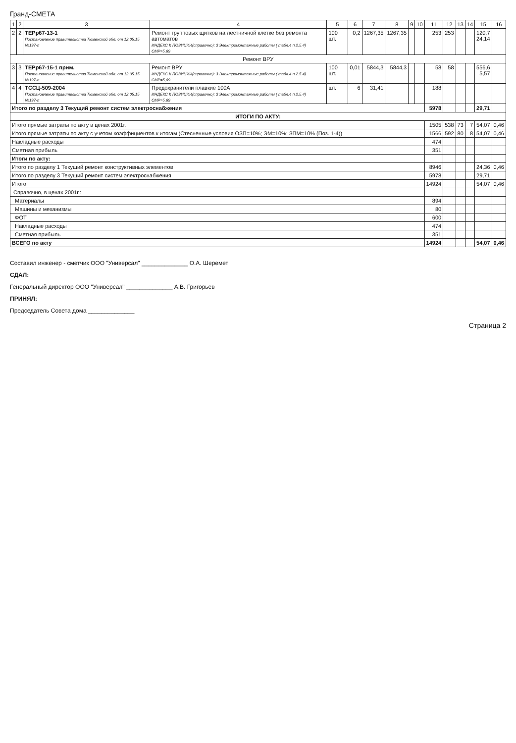Гранд-СМЕТА
| 1 | 2 | 3 | 4 | 5 | 6 | 7 | 8 | 9 | 10 | 11 | 12 | 13 | 14 | 15 | 16 |
| --- | --- | --- | --- | --- | --- | --- | --- | --- | --- | --- | --- | --- | --- | --- | --- |
| 2 | 2 | ТЕРр67-13-1 Постановление правительства Тюменской обл. от 12.05.15 №197-п | Ремонт групповых щитков на лестничной клетке без ремонта автоматов ИНДЕКС К ПОЗИЦИИ(справочно): 3 Электромонтажные работы ( табл.4 п.2.5.4) СМР=5,69 | 100 шт. | 0,2 | 1267,35 | 1267,35 | | | 253 | 253 | | | 120,7 24,14 | |
| Ремонт ВРУ | | | | | | | | | | | | | | | |
| 3 | 3 | ТЕРр67-15-1 прим. Постановление правительства Тюменской обл. от 12.05.15 №197-п | Ремонт ВРУ ИНДЕКС К ПОЗИЦИИ(справочно): 3 Электромонтажные работы ( табл.4 п.2.5.4) СМР=5,69 | 100 шт. | 0,01 | 5844,3 | 5844,3 | | | 58 | 58 | | | 556,6 5,57 | |
| 4 | 4 | ТССЦ-509-2004 Постановление правительства Тюменской обл. от 12.05.15 №197-п | Предохранители плавкие 100А ИНДЕКС К ПОЗИЦИИ(справочно): 3 Электромонтажные работы ( табл.4 п.2.5.4) СМР=5,69 | шт. | 6 | 31,41 | | | | 188 | | | | | |
| Итого по разделу 3 Текущий ремонт систем электроснабжения | | | | | | | | | | 5978 | | | | 29,71 | |
| ИТОГИ ПО АКТУ: | | | | | | | | | | | | | | | |
| Итого прямые затраты по акту в ценах 2001г. | | | | | | | | | | 1505 | 538 | 73 | 7 | 54,07 | 0,46 |
| Итого прямые затраты по акту с учетом коэффициентов к итогам (Стесненные условия ОЗП=10%; ЭМ=10%; ЗПМ=10% (Поз. 1-4)) | | | | | | | | | | 1566 | 592 | 80 | 8 | 54,07 | 0,46 |
| Накладные расходы | | | | | | | | | | 474 | | | | | |
| Сметная прибыль | | | | | | | | | | 351 | | | | | |
| Итоги по акту: | | | | | | | | | | | | | | | |
| Итого по разделу 1 Текущий ремонт конструктивных элементов | | | | | | | | | | 8946 | | | | 24,36 | 0,46 |
| Итого по разделу 3 Текущий ремонт систем электроснабжения | | | | | | | | | | 5978 | | | | 29,71 | |
| Итого | | | | | | | | | | 14924 | | | | 54,07 | 0,46 |
| Справочно, в ценах 2001г.: | | | | | | | | | | | | | | | |
| Материалы | | | | | | | | | | 894 | | | | | |
| Машины и механизмы | | | | | | | | | | 80 | | | | | |
| ФОТ | | | | | | | | | | 600 | | | | | |
| Накладные расходы | | | | | | | | | | 474 | | | | | |
| Сметная прибыль | | | | | | | | | | 351 | | | | | |
| ВСЕГО по акту | | | | | | | | | | 14924 | | | | 54,07 | 0,46 |
Составил инженер - сметчик ООО "Универсал" ______________ О.А. Шеремет
СДАЛ:
Генеральный директор ООО "Универсал" ______________ А.В. Григорьев
ПРИНЯЛ:
Председатель Совета дома ______________
Страница 2